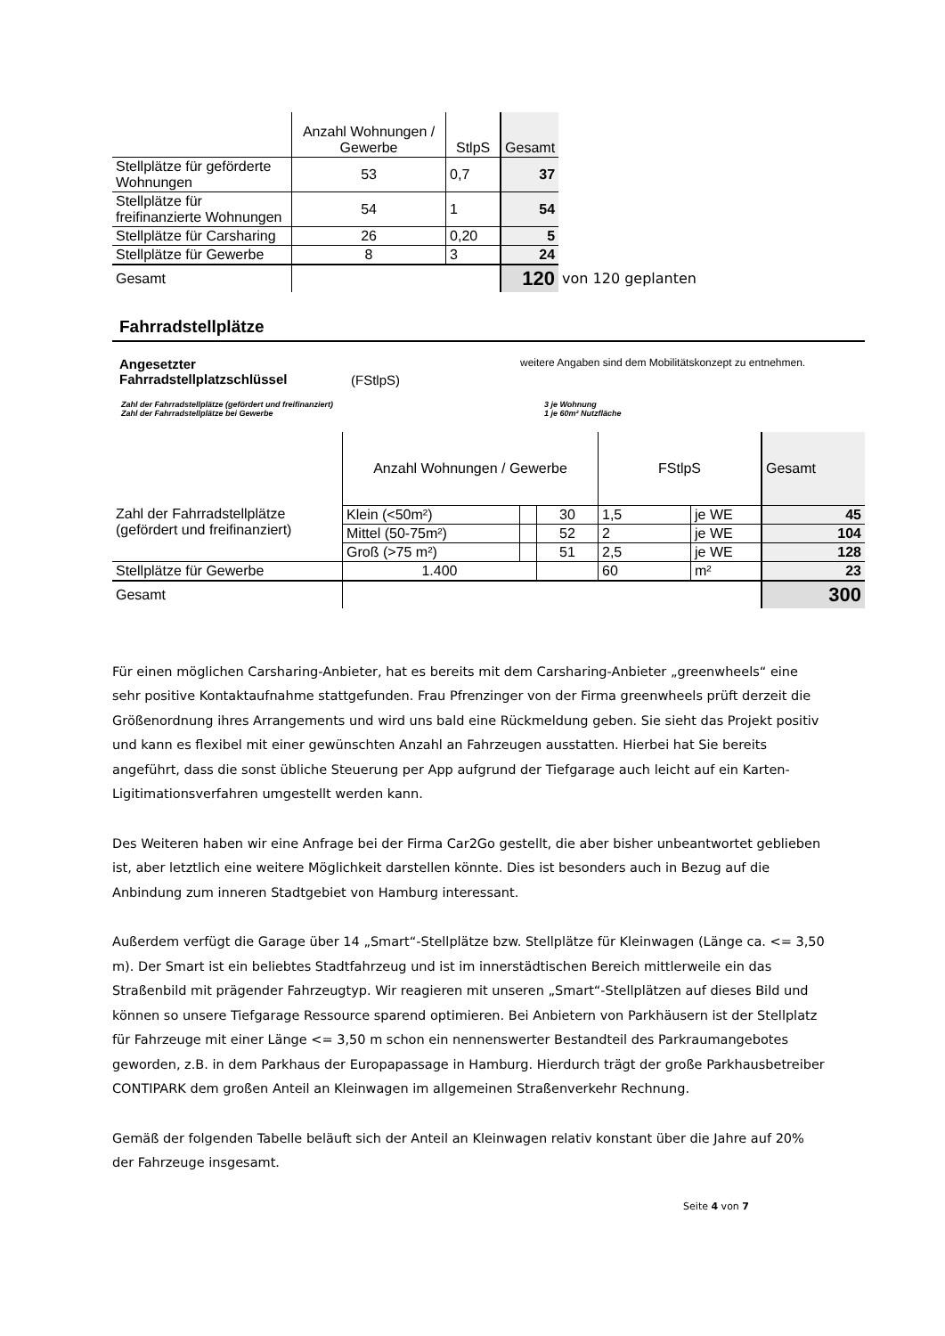| | Anzahl Wohnungen / Gewerbe | StlpS | Gesamt | |
| Stellplätze für geförderte Wohnungen | 53 | 0,7 | 37 | |
| Stellplätze für freifinanzierte Wohnungen | 54 | 1 | 54 | |
| Stellplätze für Carsharing | 26 | 0,20 | 5 | |
| Stellplätze für Gewerbe | 8 | 3 | 24 | |
| Gesamt | | | 120 | von 120 geplanten |
Fahrradstellplätze
Angesetzter Fahrradstellplatzschlüssel
(FStlpS)
weitere Angaben sind dem Mobilitätskonzept zu entnehmen.
Zahl der Fahrradstellplätze (gefördert und freifinanziert)
Zahl der Fahrradstellplätze bei Gewerbe
3 je Wohnung
1 je 60m² Nutzfläche
| | Anzahl Wohnungen / Gewerbe | | | FStlpS | | Gesamt |
| Zahl der Fahrradstellplätze (gefördert und freifinanziert) | Klein (<50m²) | | 30 | 1,5 | je WE | 45 |
| | Mittel (50-75m²) | | 52 | 2 | je WE | 104 |
| | Groß (>75 m²) | | 51 | 2,5 | je WE | 128 |
| Stellplätze für Gewerbe | 1.400 | | | 60 | m² | 23 |
| Gesamt | | | | | | 300 |
Für einen möglichen Carsharing-Anbieter, hat es bereits mit dem Carsharing-Anbieter „greenwheels“ eine sehr positive Kontaktaufnahme stattgefunden. Frau Pfrenzinger von der Firma greenwheels prüft derzeit die Größenordnung ihres Arrangements und wird uns bald eine Rückmeldung geben. Sie sieht das Projekt positiv und kann es flexibel mit einer gewünschten Anzahl an Fahrzeugen ausstatten. Hierbei hat Sie bereits angeführt, dass die sonst übliche Steuerung per App aufgrund der Tiefgarage auch leicht auf ein Karten-Ligitimationsverfahren umgestellt werden kann.
Des Weiteren haben wir eine Anfrage bei der Firma Car2Go gestellt, die aber bisher unbeantwortet geblieben ist, aber letztlich eine weitere Möglichkeit darstellen könnte. Dies ist besonders auch in Bezug auf die Anbindung zum inneren Stadtgebiet von Hamburg interessant.
Außerdem verfügt die Garage über 14 „Smart“-Stellplätze bzw. Stellplätze für Kleinwagen (Länge ca. <= 3,50 m). Der Smart ist ein beliebtes Stadtfahrzeug und ist im innerstädtischen Bereich mittlerweile ein das Straßenbild mit prägender Fahrzeugtyp. Wir reagieren mit unseren „Smart“-Stellplätzen auf dieses Bild und können so unsere Tiefgarage Ressource sparend optimieren. Bei Anbietern von Parkhäusern ist der Stellplatz für Fahrzeuge mit einer Länge <= 3,50 m schon ein nennenswerter Bestandteil des Parkraumangebotes geworden, z.B. in dem Parkhaus der Europapassage in Hamburg. Hierdurch trägt der große Parkhausbetreiber CONTIPARK dem großen Anteil an Kleinwagen im allgemeinen Straßenverkehr Rechnung.
Gemäß der folgenden Tabelle beläuft sich der Anteil an Kleinwagen relativ konstant über die Jahre auf 20% der Fahrzeuge insgesamt.
Seite 4 von 7